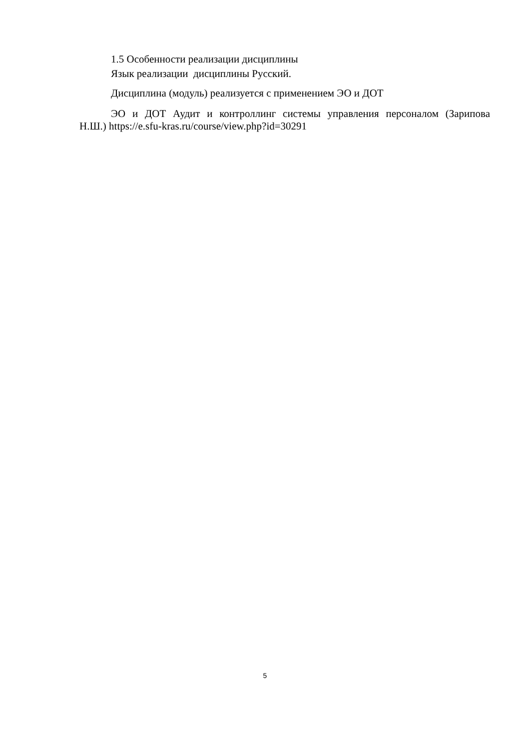1.5 Особенности реализации дисциплины
Язык реализации дисциплины Русский.
Дисциплина (модуль) реализуется с применением ЭО и ДОТ
ЭО и ДОТ Аудит и контроллинг системы управления персоналом (Зарипова Н.Ш.) https://e.sfu-kras.ru/course/view.php?id=30291
5